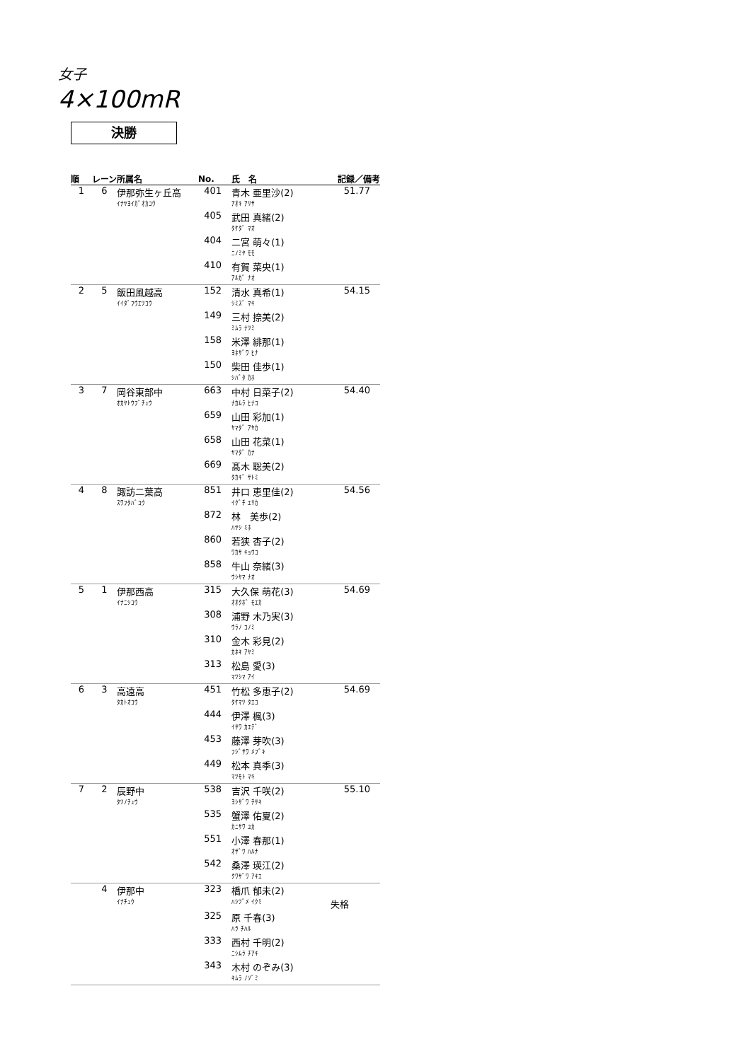女子
4×100mR
決勝
| 順 | レーン | 所属名 | No. | 氏 名 | 記録／備考 |
| --- | --- | --- | --- | --- | --- |
| 1 | 6 | 伊那弥生ヶ丘高 | 401 | 青木 亜里沙(2) | 51.77 |
| | | ｲﾅﾔﾖｲｶﾞｵｶｺｳ | | ｱｵｷ ｱﾘｻ | |
| | | | 405 | 武田 真緒(2) | |
| | | | | ﾀｹﾀﾞ ﾏｵ | |
| | | | 404 | 二宮 萌々(1) | |
| | | | | ﾆﾉﾐﾔ ﾓﾓ | |
| | | | 410 | 有賀 菜央(1) | |
| | | | | ｱﾙｶﾞ ﾅｵ | |
| 2 | 5 | 飯田風越高 | 152 | 清水 真希(1) | 54.15 |
| | | ｲｲﾀﾞﾌｳｴﾂｺｳ | | ｼﾐｽﾞ ﾏｷ | |
| | | | 149 | 三村 捺美(2) | |
| | | | | ﾐﾑﾗ ﾅﾂﾐ | |
| | | | 158 | 米澤 緋那(1) | |
| | | | | ﾖﾈｻﾞﾜ ﾋﾅ | |
| | | | 150 | 柴田 佳歩(1) | |
| | | | | ｼﾊﾞﾀ ｶﾎ | |
| 3 | 7 | 岡谷東部中 | 663 | 中村 日菜子(2) | 54.40 |
| | | ｵｶﾔﾄｳﾌﾞﾁｭｳ | | ﾅｶﾑﾗ ﾋﾅｺ | |
| | | | 659 | 山田 彩加(1) | |
| | | | | ﾔﾏﾀﾞ ｱﾔｶ | |
| | | | 658 | 山田 花菜(1) | |
| | | | | ﾔﾏﾀﾞ ｶﾅ | |
| | | | 669 | 髙木 聡美(2) | |
| | | | | ﾀｶｷﾞ ｻﾄﾐ | |
| 4 | 8 | 諏訪二葉高 | 851 | 井口 恵里佳(2) | 54.56 |
| | | ｽﾜﾌﾀﾊﾞｺｳ | | ｲｸﾞﾁ ｴﾘｶ | |
| | | | 872 | 林 美歩(2) | |
| | | | | ﾊﾔｼ ﾐﾎ | |
| | | | 860 | 若狭 杏子(2) | |
| | | | | ﾜｶｻ ｷｮｳｺ | |
| | | | 858 | 牛山 奈緒(3) | |
| | | | | ｳｼﾔﾏ ﾅｵ | |
| 5 | 1 | 伊那西高 | 315 | 大久保 萌花(3) | 54.69 |
| | | ｲﾅﾆｼｺｳ | | ｵｵｸﾎﾞ ﾓｴｶ | |
| | | | 308 | 浦野 木乃実(3) | |
| | | | | ｳﾗﾉ ｺﾉﾐ | |
| | | | 310 | 金木 彩見(2) | |
| | | | | ｶﾈｷ ｱﾔﾐ | |
| | | | 313 | 松島 愛(3) | |
| | | | | ﾏﾂｼﾏ ｱｲ | |
| 6 | 3 | 高遠高 | 451 | 竹松 多恵子(2) | 54.69 |
| | | ﾀｶﾄｵｺｳ | | ﾀｹﾏﾂ ﾀｴｺ | |
| | | | 444 | 伊澤 楓(3) | |
| | | | | ｲｻﾜ ｶｴﾃﾞ | |
| | | | 453 | 藤澤 芽吹(3) | |
| | | | | ﾌｼﾞｻﾜ ﾒﾌﾞｷ | |
| | | | 449 | 松本 真季(3) | |
| | | | | ﾏﾂﾓﾄ ﾏｷ | |
| 7 | 2 | 辰野中 | 538 | 吉沢 千咲(2) | 55.10 |
| | | ﾀﾂﾉﾁｭｳ | | ﾖｼｻﾞﾜ ﾁｻｷ | |
| | | | 535 | 蟹澤 佑夏(2) | |
| | | | | ｶﾆｻﾜ ﾕｶ | |
| | | | 551 | 小澤 春那(1) | |
| | | | | ｵｻﾞﾜ ﾊﾙﾅ | |
| | | | 542 | 桑澤 瑛江(2) | |
| | | | | ｸﾜｻﾞﾜ ｱｷｴ | |
| | 4 | 伊那中 | 323 | 橋爪 郁未(2) | |
| | | ｲﾅﾁｭｳ | | ﾊｼﾂﾞﾒ ｲｸﾐ | 失格 |
| | | | 325 | 原 千春(3) | |
| | | | | ﾊﾗ ﾁﾊﾙ | |
| | | | 333 | 西村 千明(2) | |
| | | | | ﾆｼﾑﾗ ﾁｱｷ | |
| | | | 343 | 木村 のぞみ(3) | |
| | | | | ｷﾑﾗ ﾉｿﾞﾐ | |